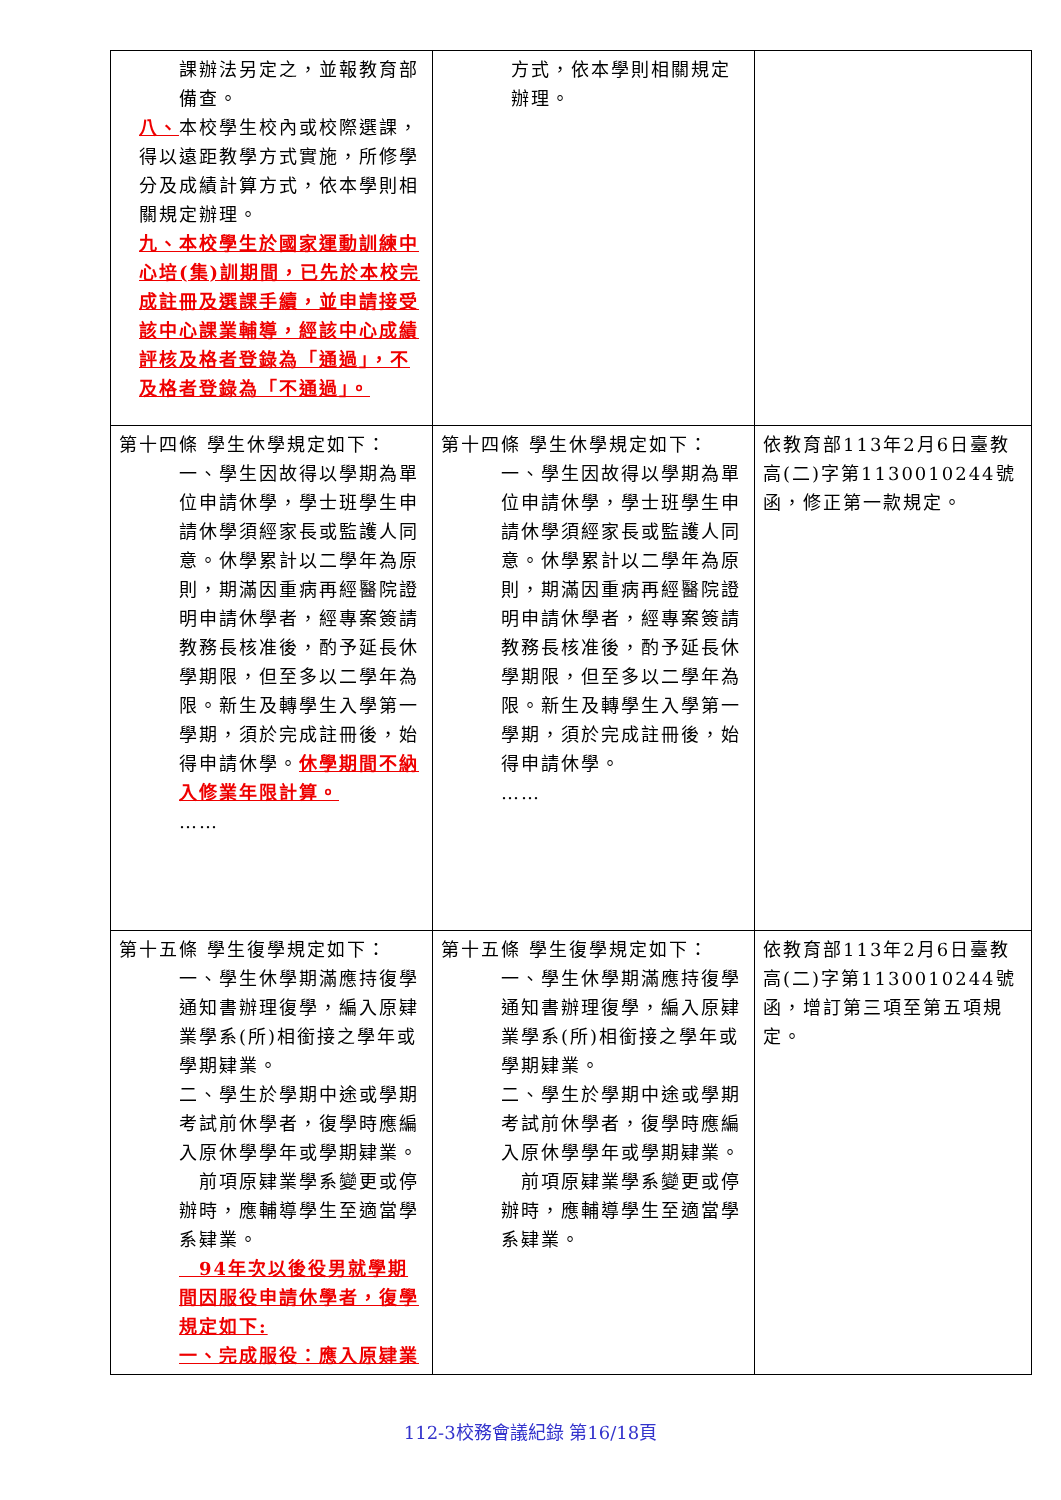| 課辦法另定之，並報教育部備查。 八、 本校學生校內或校際選課，得以遠距教學方式實施，所修學分及成績計算方式，依本學則相關規定辦理。 九、本校學生於國家運動訓練中心培(集)訓期間，已先於本校完成註冊及選課手續，並申請接受該中心課業輔導，經該中心成績評核及格者登錄為「通過」，不及格者登錄為「不通過」。 | 方式，依本學則相關規定辦理。 | |
| 第十四條 學生休學規定如下： 一、學生因故得以學期為單位申請休學，學士班學生申請休學須經家長或監護人同意。休學累計以二學年為原則，期滿因重病再經醫院證明申請休學者，經專案簽請教務長核准後，酌予延長休學期限，但至多以二學年為限。新生及轉學生入學第一學期，須於完成註冊後，始得申請休學。 休學期間不納入修業年限計算。 …… | 第十四條 學生休學規定如下： 一、學生因故得以學期為單位申請休學，學士班學生申請休學須經家長或監護人同意。休學累計以二學年為原則，期滿因重病再經醫院證明申請休學者，經專案簽請教務長核准後，酌予延長休學期限，但至多以二學年為限。新生及轉學生入學第一學期，須於完成註冊後，始得申請休學。 …… | 依教育部113年2月6日臺教高(二)字第1130010244號函，修正第一款規定。 |
| 第十五條 學生復學規定如下： 一、學生休學期滿應持復學通知書辦理復學，編入原肄業學系(所)相銜接之學年或學期肄業。 二、學生於學期中途或學期考試前休學者，復學時應編入原休學學年或學期肄業。 前項原肄業學系變更或停辦時，應輔導學生至適當學系肄業。 94年次以後役男就學期間因服役申請休學者，復學規定如下: 一、完成服役：應入原肄業 | 第十五條 學生復學規定如下： 一、學生休學期滿應持復學通知書辦理復學，編入原肄業學系(所)相銜接之學年或學期肄業。 二、學生於學期中途或學期考試前休學者，復學時應編入原休學學年或學期肄業。 前項原肄業學系變更或停辦時，應輔導學生至適當學系肄業。 | 依教育部113年2月6日臺教高(二)字第1130010244號函，增訂第三項至第五項規定。 |
112-3校務會議紀錄 第16/18頁